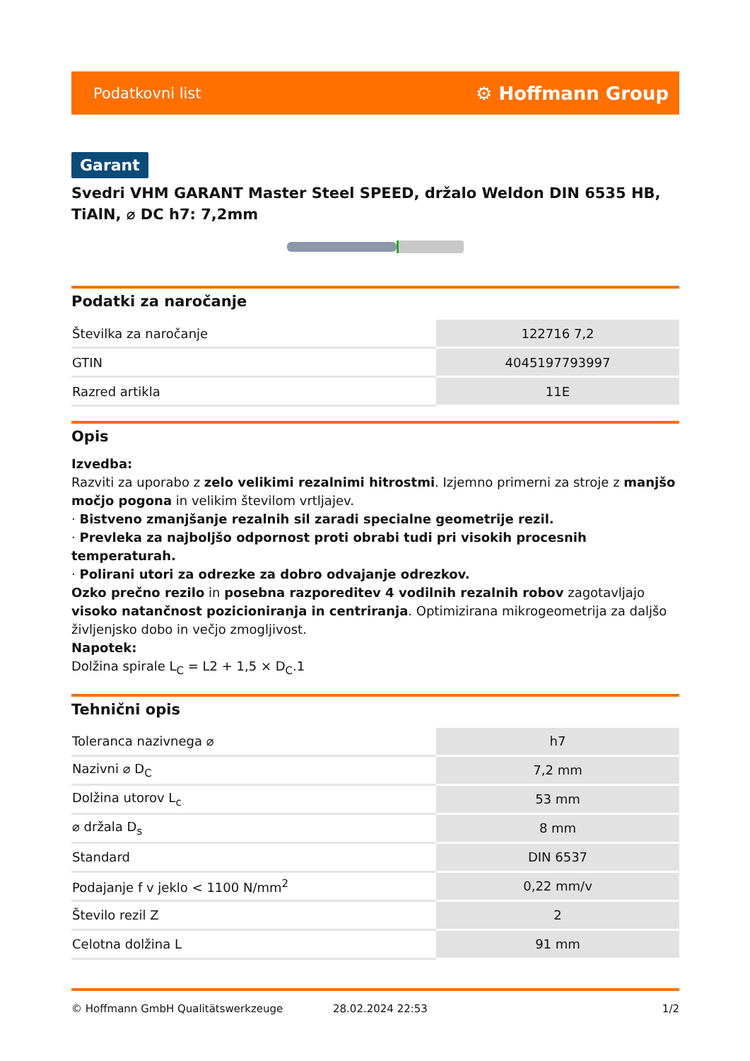Podatkovni list ⚙ Hoffmann Group
Garant
Svedri VHM GARANT Master Steel SPEED, držalo Weldon DIN 6535 HB, TiAlN, ⌀ DC h7: 7,2mm
Podatki za naročanje
| Številka za naročanje | 122716 7,2 |
| GTIN | 4045197793997 |
| Razred artikla | 11E |
Opis
Izvedba:
Razviti za uporabo z zelo velikimi rezalnimi hitrostmi. Izjemno primerni za stroje z manjšo močjo pogona in velikim številom vrtljajev.
· Bistveno zmanjšanje rezalnih sil zaradi specialne geometrije rezil.
· Prevleka za najboljšo odpornost proti obrabi tudi pri visokih procesnih temperaturah.
· Polirani utori za odrezke za dobro odvajanje odrezkov.
Ozko prečno rezilo in posebna razporeditev 4 vodilnih rezalnih robov zagotavljajo visoko natančnost pozicioniranja in centriranja. Optimizirana mikrogeometrija za daljšo življenjsko dobo in večjo zmogljivost.
Napotek:
Dolžina spirale L<sub>C</sub> = L2 + 1,5 × D<sub>C</sub>.1
Tehnični opis
| Toleranca nazivnega ⌀ | h7 |
| Nazivni ⌀ D<sub>C</sub> | 7,2 mm |
| Dolžina utorov L<sub>c</sub> | 53 mm |
| ⌀ držala D<sub>s</sub> | 8 mm |
| Standard | DIN 6537 |
| Podajanje f v jeklo < 1100 N/mm<sup>2</sup> | 0,22 mm/v |
| Število rezil Z | 2 |
| Celotna dolžina L | 91 mm |
© Hoffmann GmbH Qualitätswerkzeuge 28.02.2024 22:53 1/2